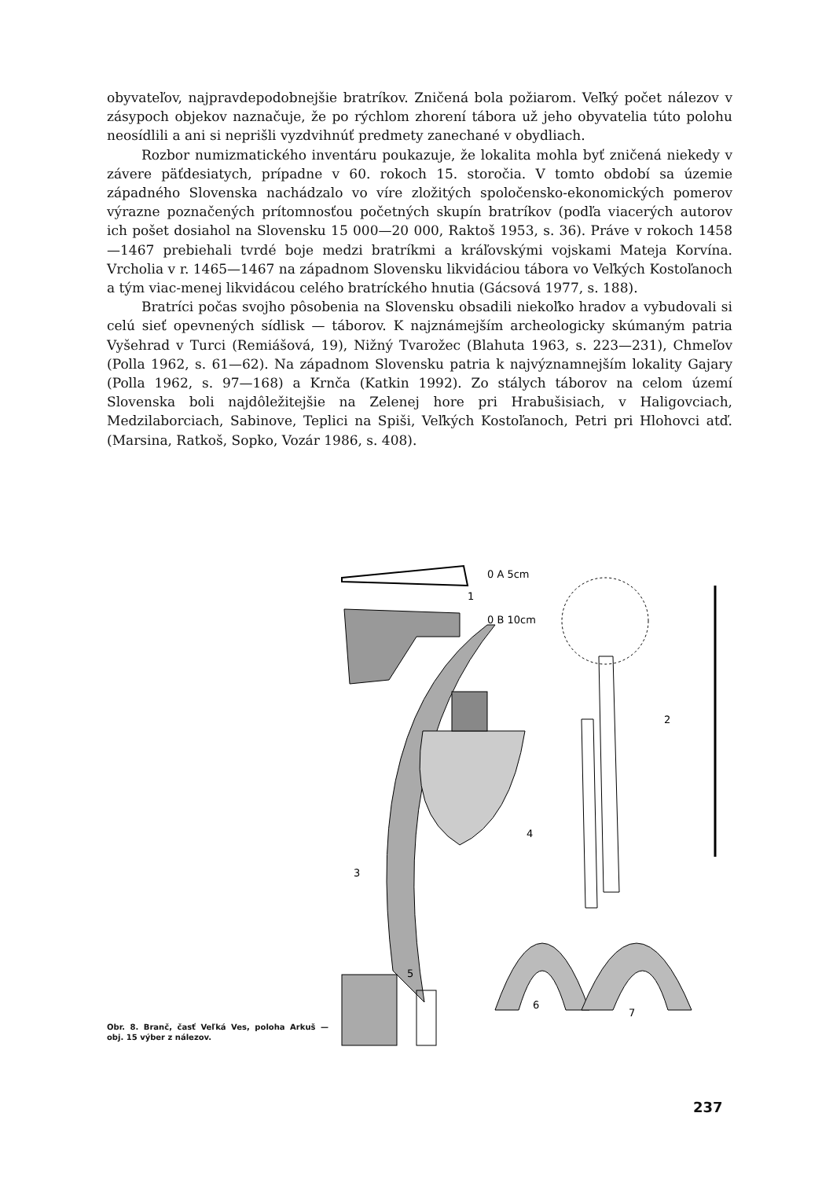obyvateľov, najpravdepodobnejšie bratríkov. Zničená bola požiarom. Veľký počet nálezov v zásypoch objekov naznačuje, že po rýchlom zhorení tábora už jeho obyvatelia túto polohu neosídlili a ani si neprišli vyzdvihnúť predmety zanechané v obydliach.
Rozbor numizmatického inventáru poukazuje, že lokalita mohla byť zničená niekedy v závere päťdesiatych, prípadne v 60. rokoch 15. storočia. V tomto období sa územie západného Slovenska nachádzalo vo víre zložitých spoločensko-ekonomických pomerov výrazne poznačených prítomnosťou početných skupín bratríkov (podľa viacerých autorov ich pošet dosiahol na Slovensku 15 000—20 000, Raktoš 1953, s. 36). Práve v rokoch 1458—1467 prebiehali tvrdé boje medzi bratríkmi a kráľovskými vojskami Mateja Korvína. Vrcholia v r. 1465—1467 na západnom Slovensku likvidáciou tábora vo Veľkých Kostoľanoch a tým viac-menej likvidácou celého bratríckého hnutia (Gácsová 1977, s. 188).
Bratríci počas svojho pôsobenia na Slovensku obsadili niekoľko hradov a vybudovali si celú sieť opevnených sídlisk — táborov. K najznámejším archeologicky skúmaným patria Vyšehrad v Turci (Remiášová, 19), Nižný Tvarožec (Blahuta 1963, s. 223—231), Chmeľov (Polla 1962, s. 61—62). Na západnom Slovensku patria k najvýznamnejším lokality Gajary (Polla 1962, s. 97—168) a Krnča (Katkin 1992). Zo stálych táborov na celom území Slovenska boli najdôležitejšie na Zelenej hore pri Hrabušisiach, v Haligovciach, Medzilaborciach, Sabinove, Teplici na Spiši, Veľkých Kostoľanoch, Petri pri Hlohovci atď. (Marsina, Ratkoš, Sopko, Vozár 1986, s. 408).
1
0 A 5cm
0 B 10cm
2
3
4
5
6
7
Obr. 8. Branč, časť Veľká Ves, poloha Arkuš — obj. 15 výber z nálezov.
237